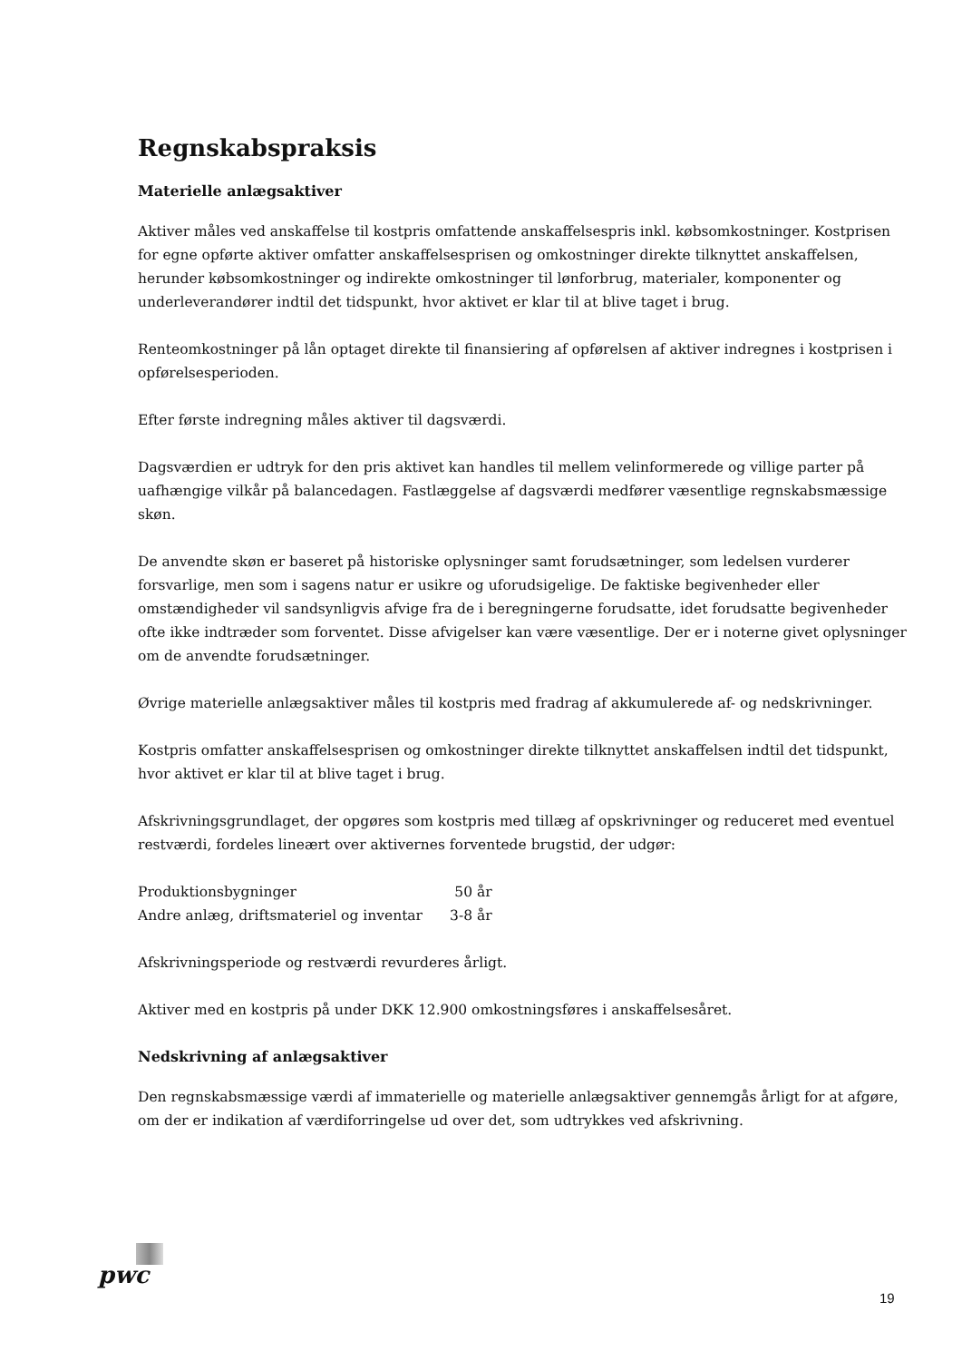Regnskabspraksis
Materielle anlægsaktiver
Aktiver måles ved anskaffelse til kostpris omfattende anskaffelsespris inkl. købsomkostninger. Kostprisen for egne opførte aktiver omfatter anskaffelsesprisen og omkostninger direkte tilknyttet anskaffelsen, herunder købsomkostninger og indirekte omkostninger til lønforbrug, materialer, komponenter og underleverandører indtil det tidspunkt, hvor aktivet er klar til at blive taget i brug.
Renteomkostninger på lån optaget direkte til finansiering af opførelsen af aktiver indregnes i kostprisen i opførelsesperioden.
Efter første indregning måles aktiver til dagsværdi.
Dagsværdien er udtryk for den pris aktivet kan handles til mellem velinformerede og villige parter på uafhængige vilkår på balancedagen. Fastlæggelse af dagsværdi medfører væsentlige regnskabsmæssige skøn.
De anvendte skøn er baseret på historiske oplysninger samt forudsætninger, som ledelsen vurderer forsvarlige, men som i sagens natur er usikre og uforudsigelige. De faktiske begivenheder eller omstændigheder vil sandsynligvis afvige fra de i beregningerne forudsatte, idet forudsatte begivenheder ofte ikke indtræder som forventet. Disse afvigelser kan være væsentlige. Der er i noterne givet oplysninger om de anvendte forudsætninger.
Øvrige materielle anlægsaktiver måles til kostpris med fradrag af akkumulerede af- og nedskrivninger.
Kostpris omfatter anskaffelsesprisen og omkostninger direkte tilknyttet anskaffelsen indtil det tidspunkt, hvor aktivet er klar til at blive taget i brug.
Afskrivningsgrundlaget, der opgøres som kostpris med tillæg af opskrivninger og reduceret med eventuel restværdi, fordeles lineært over aktivernes forventede brugstid, der udgør:
| Produktionsbygninger | 50 år |
| Andre anlæg, driftsmateriel og inventar | 3-8 år |
Afskrivningsperiode og restværdi revurderes årligt.
Aktiver med en kostpris på under DKK 12.900 omkostningsføres i anskaffelsesåret.
Nedskrivning af anlægsaktiver
Den regnskabsmæssige værdi af immaterielle og materielle anlægsaktiver gennemgås årligt for at afgøre, om der er indikation af værdiforringelse ud over det, som udtrykkes ved afskrivning.
pwc
19